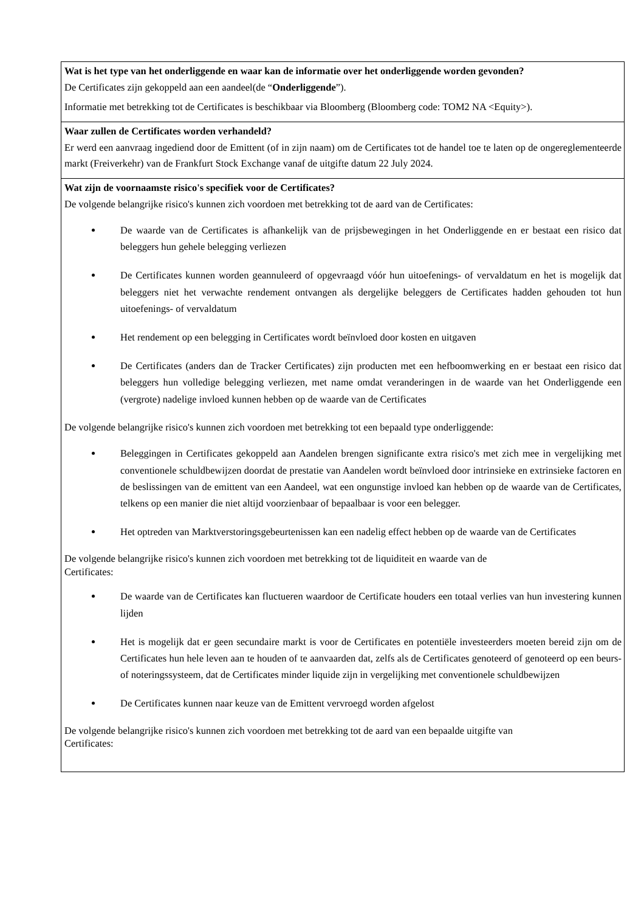Wat is het type van het onderliggende en waar kan de informatie over het onderliggende worden gevonden?
De Certificates zijn gekoppeld aan een aandeel(de “Onderliggende”).
Informatie met betrekking tot de Certificates is beschikbaar via Bloomberg (Bloomberg code: TOM2 NA <Equity>).
Waar zullen de Certificates worden verhandeld?
Er werd een aanvraag ingediend door de Emittent (of in zijn naam) om de Certificates tot de handel toe te laten op de ongereglementeerde markt (Freiverkehr) van de Frankfurt Stock Exchange vanaf de uitgifte datum 22 July 2024.
Wat zijn de voornaamste risico's specifiek voor de Certificates?
De volgende belangrijke risico's kunnen zich voordoen met betrekking tot de aard van de Certificates:
De waarde van de Certificates is afhankelijk van de prijsbewegingen in het Onderliggende en er bestaat een risico dat beleggers hun gehele belegging verliezen
De Certificates kunnen worden geannuleerd of opgevraagd vóór hun uitoefenings- of vervaldatum en het is mogelijk dat beleggers niet het verwachte rendement ontvangen als dergelijke beleggers de Certificates hadden gehouden tot hun uitoefenings- of vervaldatum
Het rendement op een belegging in Certificates wordt beïnvloed door kosten en uitgaven
De Certificates (anders dan de Tracker Certificates) zijn producten met een hefboomwerking en er bestaat een risico dat beleggers hun volledige belegging verliezen, met name omdat veranderingen in de waarde van het Onderliggende een (vergrote) nadelige invloed kunnen hebben op de waarde van de Certificates
De volgende belangrijke risico's kunnen zich voordoen met betrekking tot een bepaald type onderliggende:
Beleggingen in Certificates gekoppeld aan Aandelen brengen significante extra risico's met zich mee in vergelijking met conventionele schuldbewijzen doordat de prestatie van Aandelen wordt beïnvloed door intrinsieke en extrinsieke factoren en de beslissingen van de emittent van een Aandeel, wat een ongunstige invloed kan hebben op de waarde van de Certificates, telkens op een manier die niet altijd voorzienbaar of bepaalbaar is voor een belegger.
Het optreden van Marktverstoringsgebeurtenissen kan een nadelig effect hebben op de waarde van de Certificates
De volgende belangrijke risico's kunnen zich voordoen met betrekking tot de liquiditeit en waarde van de
Certificates:
De waarde van de Certificates kan fluctueren waardoor de Certificate houders een totaal verlies van hun investering kunnen lijden
Het is mogelijk dat er geen secundaire markt is voor de Certificates en potentiële investeerders moeten bereid zijn om de Certificates hun hele leven aan te houden of te aanvaarden dat, zelfs als de Certificates genoteerd of genoteerd op een beurs- of noteringssysteem, dat de Certificates minder liquide zijn in vergelijking met conventionele schuldbewijzen
De Certificates kunnen naar keuze van de Emittent vervroegd worden afgelost
De volgende belangrijke risico's kunnen zich voordoen met betrekking tot de aard van een bepaalde uitgifte van
Certificates: